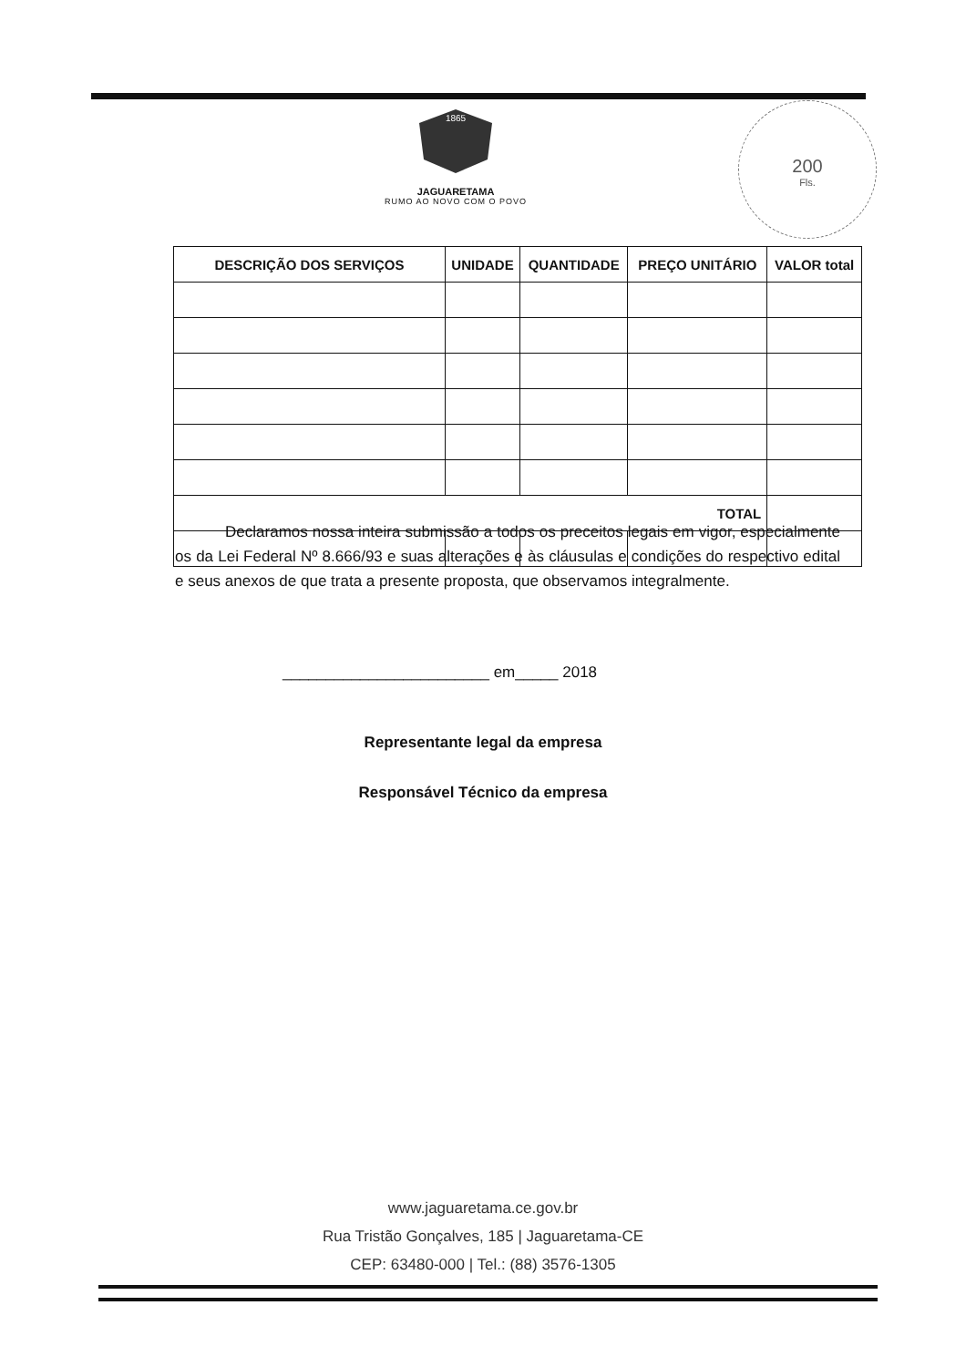1865
JAGUARETAMA
RUMO AO NOVO COM O POVO
200
Fls.
| DESCRIÇÃO DOS SERVIÇOS | UNIDADE | QUANTIDADE | PREÇO UNITÁRIO | VALOR total |
| --- | --- | --- | --- | --- |
| TOTAL | | | | |
Declaramos nossa inteira submissão a todos os preceitos legais em vigor, especialmente os da Lei Federal Nº 8.666/93 e suas alterações e às cláusulas e condições do respectivo edital e seus anexos de que trata a presente proposta, que observamos integralmente.
________________________ em_____ 2018
Representante legal da empresa
Responsável Técnico da empresa
www.jaguaretama.ce.gov.br
Rua Tristão Gonçalves, 185 | Jaguaretama-CE
CEP: 63480-000 | Tel.: (88) 3576-1305